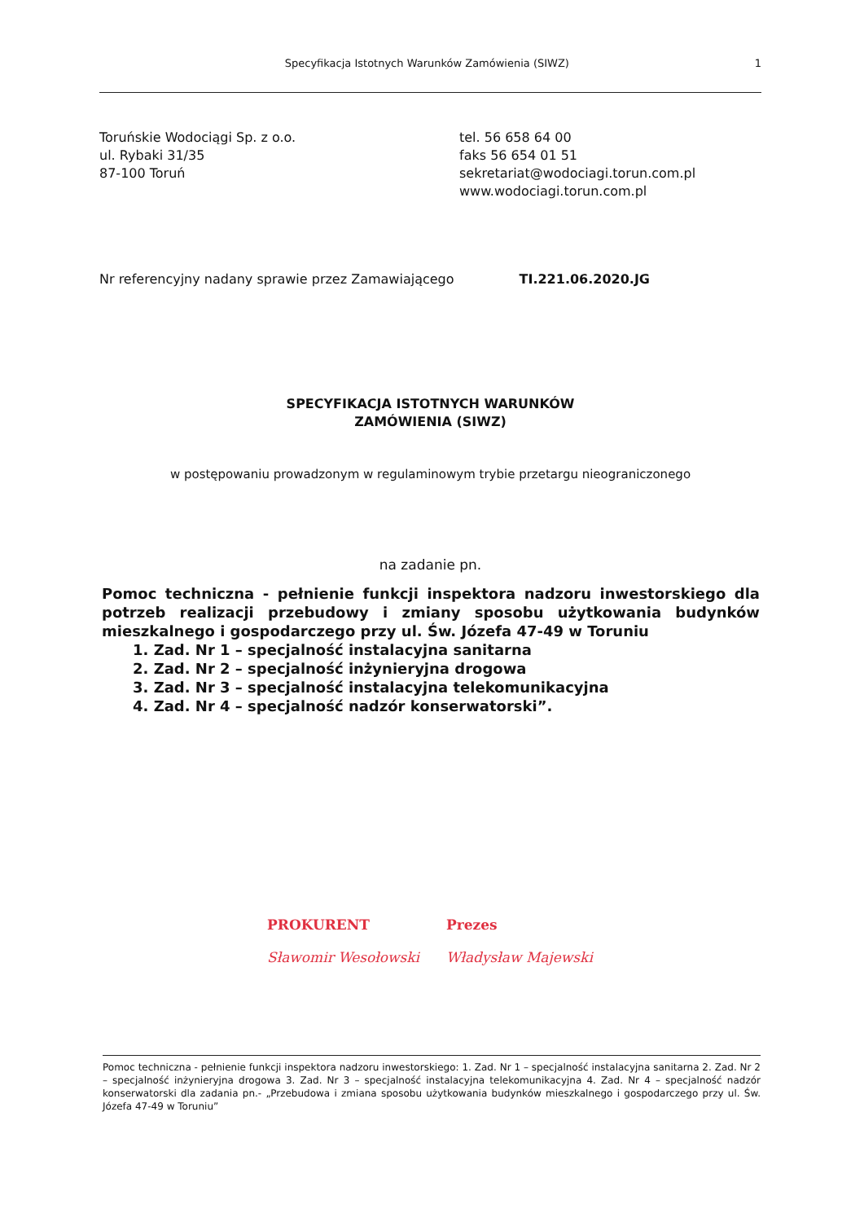Specyfikacja Istotnych Warunków Zamówienia (SIWZ) 1
Toruńskie Wodociągi Sp. z o.o.
ul. Rybaki 31/35
87-100 Toruń
tel. 56 658 64 00
faks 56 654 01 51
sekretariat@wodociagi.torun.com.pl
www.wodociagi.torun.com.pl
Nr referencyjny nadany sprawie przez Zamawiającego TI.221.06.2020.JG
SPECYFIKACJA ISTOTNYCH WARUNKÓW
ZAMÓWIENIA (SIWZ)
w postępowaniu prowadzonym w regulaminowym trybie przetargu nieograniczonego
na zadanie pn.
Pomoc techniczna - pełnienie funkcji inspektora nadzoru inwestorskiego dla potrzeb realizacji przebudowy i zmiany sposobu użytkowania budynków mieszkalnego i gospodarczego przy ul. Św. Józefa 47-49 w Toruniu
1. Zad. Nr 1 – specjalność instalacyjna sanitarna
2. Zad. Nr 2 – specjalność inżynieryjna drogowa
3. Zad. Nr 3 – specjalność instalacyjna telekomunikacyjna
4. Zad. Nr 4 – specjalność nadzór konserwatorski”.
PROKURENT
Sławomir Wesołowski
Prezes
Władysław Majewski
Pomoc techniczna - pełnienie funkcji inspektora nadzoru inwestorskiego: 1. Zad. Nr 1 – specjalność instalacyjna sanitarna 2. Zad. Nr 2 – specjalność inżynieryjna drogowa 3. Zad. Nr 3 – specjalność instalacyjna telekomunikacyjna 4. Zad. Nr 4 – specjalność nadzór konserwatorski dla zadania pn.- „Przebudowa i zmiana sposobu użytkowania budynków mieszkalnego i gospodarczego przy ul. Św. Józefa 47-49 w Toruniu”